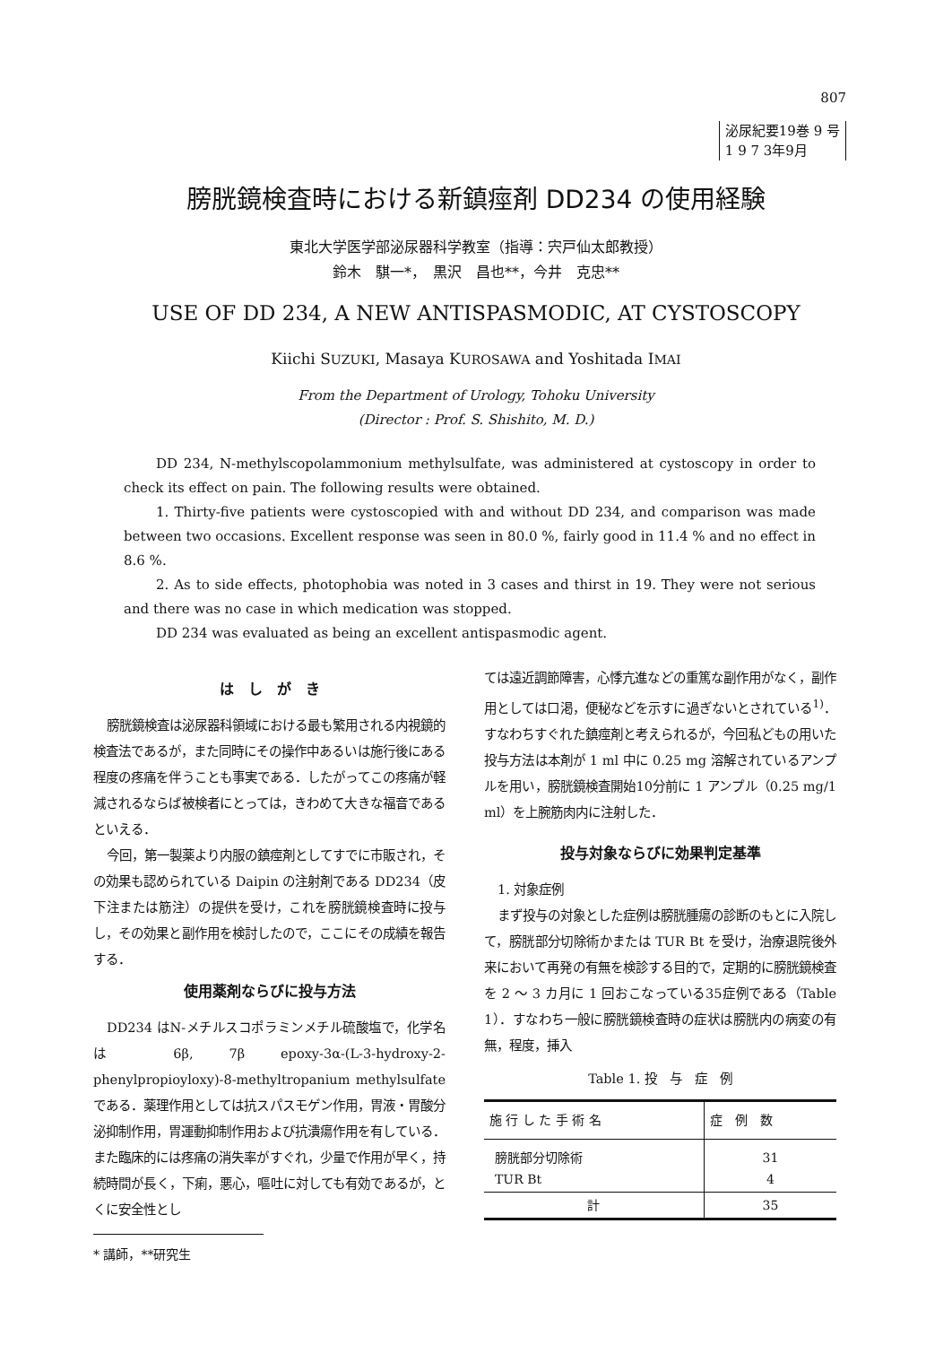807
泌尿紀要19巻 9 号
1 9 7 3年9月
膀胱鏡検査時における新鎮痙剤 DD234 の使用経験
東北大学医学部泌尿器科学教室（指導：宍戸仙太郎教授）
鈴木　騏一*，　黒沢　昌也**，今井　克忠**
USE OF DD 234, A NEW ANTISPASMODIC, AT CYSTOSCOPY
Kiichi SUZUKI, Masaya KUROSAWA and Yoshitada IMAI
From the Department of Urology, Tohoku University
(Director : Prof. S. Shishito, M. D.)
DD 234, N-methylscopolammonium methylsulfate, was administered at cystoscopy in order to check its effect on pain. The following results were obtained.
1. Thirty-five patients were cystoscopied with and without DD 234, and comparison was made between two occasions. Excellent response was seen in 80.0 %, fairly good in 11.4 % and no effect in 8.6 %.
2. As to side effects, photophobia was noted in 3 cases and thirst in 19. They were not serious and there was no case in which medication was stopped.
DD 234 was evaluated as being an excellent antispasmodic agent.
は　し　が　き
膀胱鏡検査は泌尿器科領域における最も繁用される内視鏡的検査法であるが，また同時にその操作中あるいは施行後にある程度の疼痛を伴うことも事実である．したがってこの疼痛が軽減されるならば被検者にとっては，きわめて大きな福音であるといえる．
今回，第一製薬より内服の鎮痙剤としてすでに市販され，その効果も認められている Daipin の注射剤である DD234（皮下注または筋注）の提供を受け，これを膀胱鏡検査時に投与し，その効果と副作用を検討したので，ここにその成績を報告する．
使用薬剤ならびに投与方法
DD234 はN-メチルスコポラミンメチル硫酸塩で，化学名は 6β, 7β epoxy-3α-(L-3-hydroxy-2-phenylpropioyloxy)-8-methyltropanium methylsulfate である．薬理作用としては抗スパスモゲン作用，胃液・胃酸分泌抑制作用，胃運動抑制作用および抗潰瘍作用を有している．また臨床的には疼痛の消失率がすぐれ，少量で作用が早く，持続時間が長く，下痢，悪心，嘔吐に対しても有効であるが，とくに安全性とし
* 講師，**研究生
ては遠近調節障害，心悸亢進などの重篤な副作用がなく，副作用としては口渇，便秘などを示すに過ぎないとされている<sup>1)</sup>．すなわちすぐれた鎮痙剤と考えられるが，今回私どもの用いた投与方法は本剤が 1 ml 中に 0.25 mg 溶解されているアンプルを用い，膀胱鏡検査開始10分前に 1 アンプル（0.25 mg/1 ml）を上腕筋肉内に注射した．
投与対象ならびに効果判定基準
1. 対象症例
まず投与の対象とした症例は膀胱腫瘍の診断のもとに入院して，膀胱部分切除術かまたは TUR Bt を受け，治療退院後外来において再発の有無を検診する目的で，定期的に膀胱鏡検査を 2 ～ 3 カ月に 1 回おこなっている35症例である（Table 1）．すなわち一般に膀胱鏡検査時の症状は膀胱内の病変の有無，程度，挿入
Table 1. 投　与　症　例
| 施 行 し た 手 術 名 | 症 例 数 |
| --- | --- |
| 膀胱部分切除術 TUR Bt | 31 4 |
| 計 | 35 |